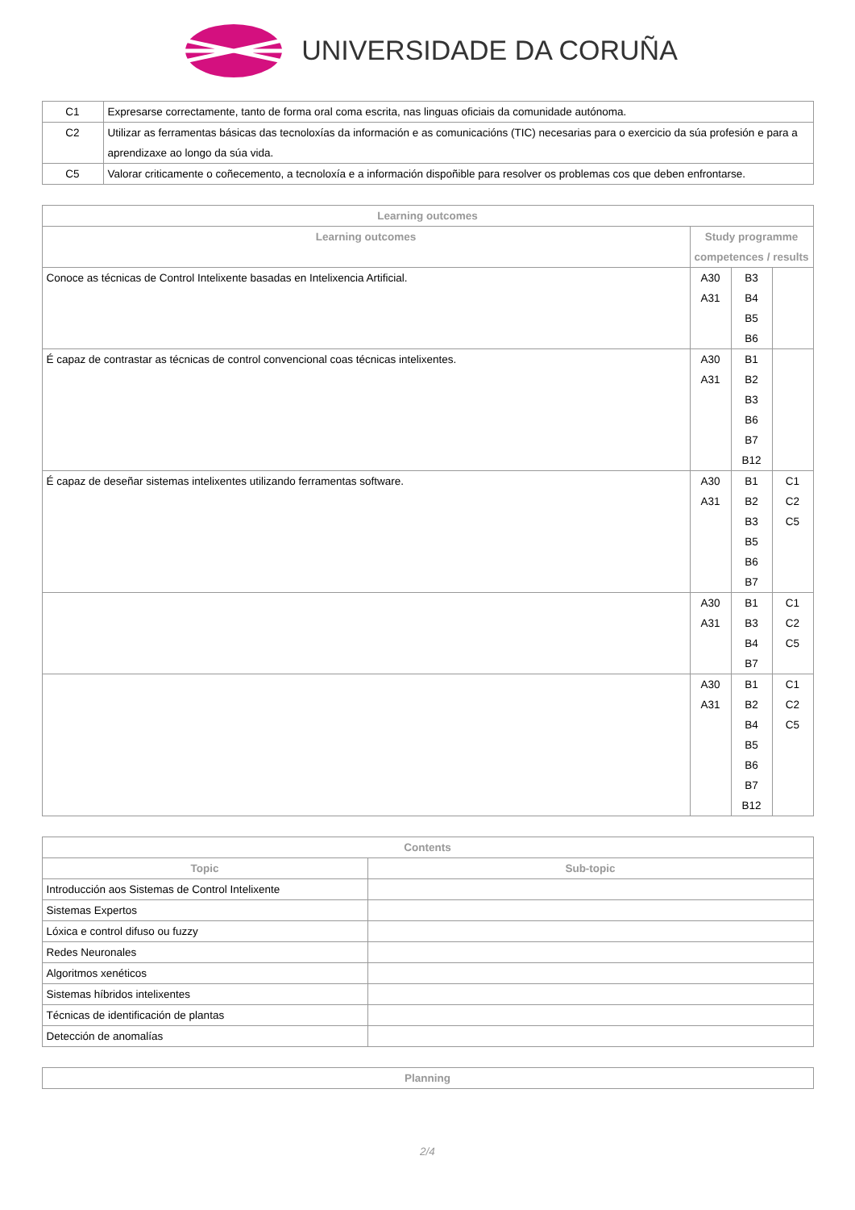UNIVERSIDADE DA CORUÑA
| C1 | Expresarse correctamente, tanto de forma oral coma escrita, nas linguas oficiais da comunidade autónoma. |
| C2 | Utilizar as ferramentas básicas das tecnoloxías da información e as comunicacións (TIC) necesarias para o exercicio da súa profesión e para a aprendizaxe ao longo da súa vida. |
| C5 | Valorar criticamente o coñecemento, a tecnoloxía e a información dispoñible para resolver os problemas cos que deben enfrontarse. |
| Learning outcomes | | | |
| --- | --- | --- | --- |
| Learning outcomes | Study programme competences / results | | |
| Conoce as técnicas de Control Intelixente basadas en Intelixencia Artificial. | A30 A31 | B3 B4 B5 B6 | |
| É capaz de contrastar as técnicas de control convencional coas técnicas intelixentes. | A30 A31 | B1 B2 B3 B6 B7 B12 | |
| É capaz de deseñar sistemas intelixentes utilizando ferramentas software. | A30 A31 | B1 B2 B3 B5 B6 B7 | C1 C2 C5 |
| | A30 A31 | B1 B3 B4 B7 | C1 C2 C5 |
| | A30 A31 | B1 B2 B4 B5 B6 B7 B12 | C1 C2 C5 |
| Contents | |
| --- | --- |
| Topic | Sub-topic |
| Introducción aos Sistemas de Control Intelixente | |
| Sistemas Expertos | |
| Lóxica e control difuso ou fuzzy | |
| Redes Neuronales | |
| Algoritmos xenéticos | |
| Sistemas híbridos intelixentes | |
| Técnicas de identificación de plantas | |
| Detección de anomalías | |
| Planning |
| --- |
2/4